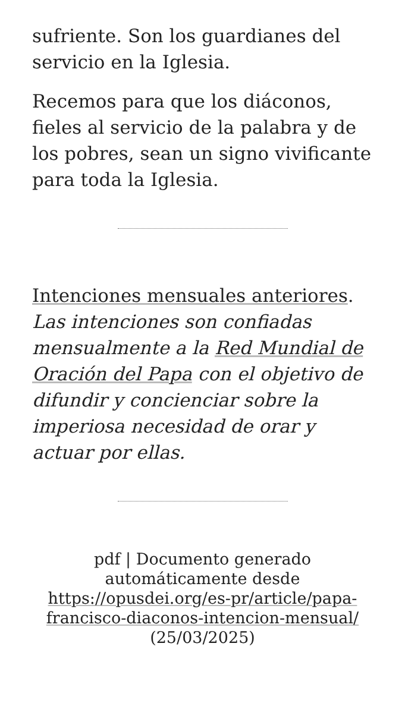sufriente. Son los guardianes del servicio en la Iglesia.
Recemos para que los diáconos, fieles al servicio de la palabra y de los pobres, sean un signo vivificante para toda la Iglesia.
Intenciones mensuales anteriores. Las intenciones son confiadas mensualmente a la Red Mundial de Oración del Papa con el objetivo de difundir y concienciar sobre la imperiosa necesidad de orar y actuar por ellas.
pdf | Documento generado automáticamente desde https://opusdei.org/es-pr/article/papa-francisco-diaconos-intencion-mensual/ (25/03/2025)